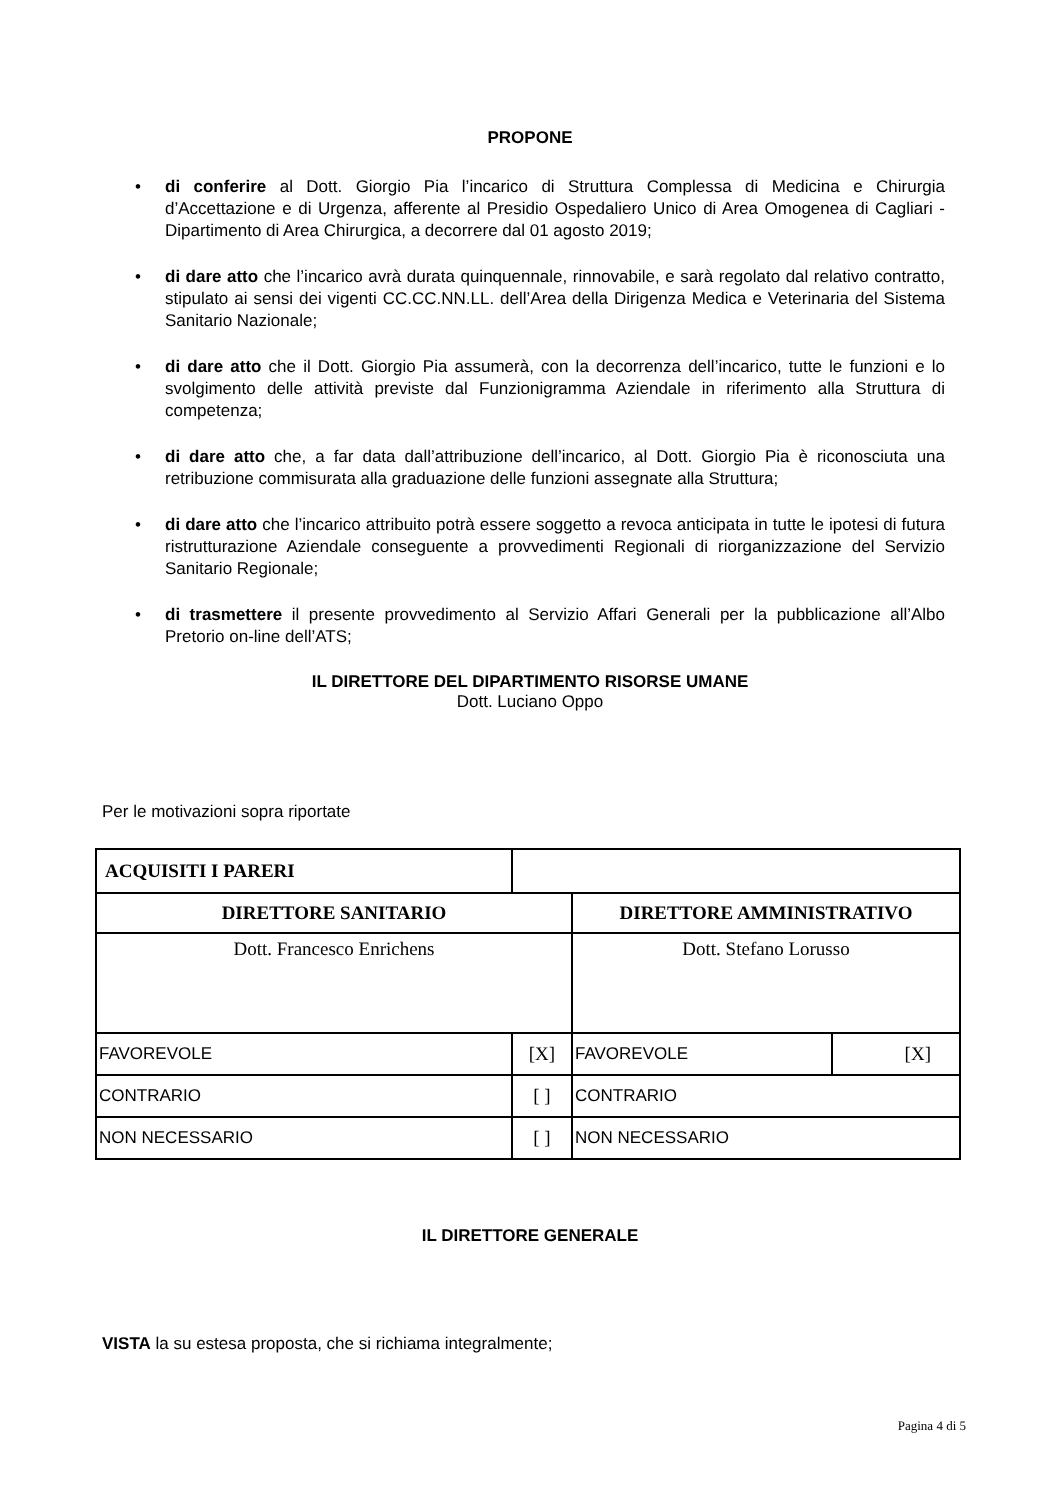PROPONE
• di conferire al Dott. Giorgio Pia l’incarico di Struttura Complessa di Medicina e Chirurgia d’Accettazione e di Urgenza, afferente al Presidio Ospedaliero Unico di Area Omogenea di Cagliari - Dipartimento di Area Chirurgica, a decorrere dal 01 agosto 2019;
• di dare atto che l’incarico avrà durata quinquennale, rinnovabile, e sarà regolato dal relativo contratto, stipulato ai sensi dei vigenti CC.CC.NN.LL. dell’Area della Dirigenza Medica e Veterinaria del Sistema Sanitario Nazionale;
• di dare atto che il Dott. Giorgio Pia assumerà, con la decorrenza dell’incarico, tutte le funzioni e lo svolgimento delle attività previste dal Funzionigramma Aziendale in riferimento alla Struttura di competenza;
• di dare atto che, a far data dall’attribuzione dell’incarico, al Dott. Giorgio Pia è riconosciuta una retribuzione commisurata alla graduazione delle funzioni assegnate alla Struttura;
• di dare atto che l’incarico attribuito potrà essere soggetto a revoca anticipata in tutte le ipotesi di futura ristrutturazione Aziendale conseguente a provvedimenti Regionali di riorganizzazione del Servizio Sanitario Regionale;
• di trasmettere il presente provvedimento al Servizio Affari Generali per la pubblicazione all’Albo Pretorio on-line dell’ATS;
IL DIRETTORE DEL DIPARTIMENTO RISORSE UMANE
Dott. Luciano Oppo
Per le motivazioni sopra riportate
| ACQUISITI I PARERI | | | |
| DIRETTORE SANITARIO | | DIRETTORE AMMINISTRATIVO | |
| Dott. Francesco Enrichens | | Dott. Stefano Lorusso | |
| FAVOREVOLE | [X] | FAVOREVOLE | [X] |
| CONTRARIO | [ ] | CONTRARIO | |
| NON NECESSARIO | [ ] | NON NECESSARIO | |
IL DIRETTORE GENERALE
VISTA la su estesa proposta, che si richiama integralmente;
Pagina 4 di 5